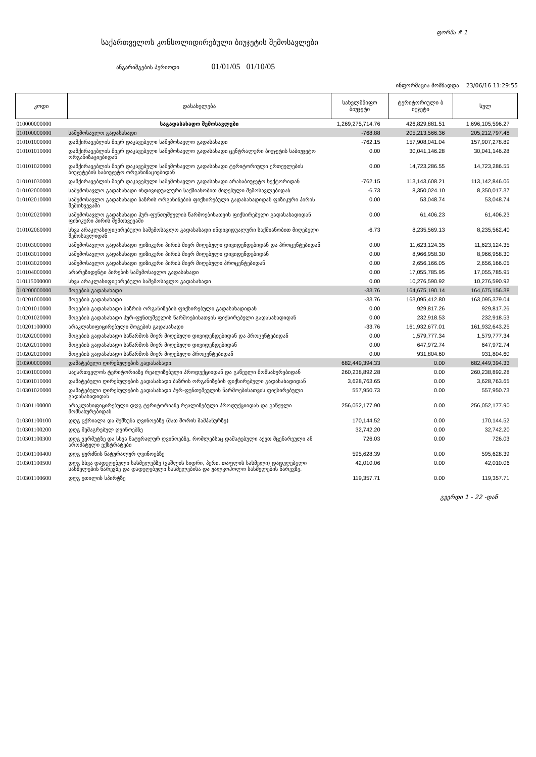ფორმა # 1
საქართველოს კონსოლიდირებული ბიუჯეტის შემოსავლები
ანგარიშგების პერიოდი 01/01/05 01/10/05
ინფორმაცია მომზადდა 23/06/16 11:29:55
| კოდი | დასახელება | სახელმწიფო ბიუჯეტი | ტერიტორიული ბ იუჯეტი | სულ |
| --- | --- | --- | --- | --- |
| 010000000000 | საგადასახადო შემოსავლები | 1,269,275,714.76 | 426,829,881.51 | 1,696,105,596.27 |
| 010100000000 | საშემოსავლო გადასახადი | -768.88 | 205,213,566.36 | 205,212,797.48 |
| 010101000000 | დამქირავებლის მიერ დაკავებული საშემოსავლო გადასახადი | -762.15 | 157,908,041.04 | 157,907,278.89 |
| 010101010000 | დამქირავებლის მიერ დაკავებული საშემოსავლო გადასახადი ცენტრალური ბიუჯეტის საბიუჯეტო ორგანიზაციებიდან | 0.00 | 30,041,146.28 | 30,041,146.28 |
| 010101020000 | დამქირავებლის მიერ დაკავებული საშემოსავლო გადასახადი ტერიტორიული ერთეულების ბიუჯეტების საბიუჯეტო ორგანიზაციებიდან | 0.00 | 14,723,286.55 | 14,723,286.55 |
| 010101030000 | დამქირავებლის მიერ დაკავებული საშემოსავლო გადასახადი არასაბიუჯეტო სექტორიდან | -762.15 | 113,143,608.21 | 113,142,846.06 |
| 010102000000 | საშემოსავლო გადასახადი ინდივიდუალური საქმიანობით მიღებული შემოსავლებიდან | -6.73 | 8,350,024.10 | 8,350,017.37 |
| 010102010000 | საშემოსავლო გადასახადი ბაზრის ორგანიზების ფიქსირებული გადასახადიდან ფიზიკური პირის შემთხვევაში | 0.00 | 53,048.74 | 53,048.74 |
| 010102020000 | საშემოსავლო გადასახადი პურ-ფუნთუშეულის წარმოებისათვის ფიქსირებული გადასახადიდან ფიზიკური პირის შემთხვევაში | 0.00 | 61,406.23 | 61,406.23 |
| 010102060000 | სხვა არაკლასიფიცირებული საშემოსავლო გადასახადი ინდივიდუალური საქმიანობით მიღებული შემოსავლიდან | -6.73 | 8,235,569.13 | 8,235,562.40 |
| 010103000000 | საშემოსავლო გადასახადი ფიზიკური პირის მიერ მიღებული დივიდენდებიდან და პროცენტებიდან | 0.00 | 11,623,124.35 | 11,623,124.35 |
| 010103010000 | საშემოსავლო გადასახადი ფიზიკური პირის მიერ მიღებული დივიდენდებიდან | 0.00 | 8,966,958.30 | 8,966,958.30 |
| 010103020000 | საშემოსავლო გადასახადი ფიზიკური პირის მიერ მიღებული პროცენტებიდან | 0.00 | 2,656,166.05 | 2,656,166.05 |
| 010104000000 | არარეზიდენტი პირების საშემოსავლო გადასახადი | 0.00 | 17,055,785.95 | 17,055,785.95 |
| 010115000000 | სხვა არაკლასიფიცირებული საშემოსავლო გადასახადი | 0.00 | 10,276,590.92 | 10,276,590.92 |
| 010200000000 | მოგების გადასახადი | -33.76 | 164,675,190.14 | 164,675,156.38 |
| 010201000000 | მოგების გადასახადი | -33.76 | 163,095,412.80 | 163,095,379.04 |
| 010201010000 | მოგების გადასახადი ბაზრის ორგანიზების ფიქსირებული გადასახადიდან | 0.00 | 929,817.26 | 929,817.26 |
| 010201020000 | მოგების გადასახადი პურ-ფუნთუშეულის წარმოებისათვის ფიქსირებული გადასახადიდან | 0.00 | 232,918.53 | 232,918.53 |
| 010201100000 | არაკლასიფიცირებული მოგების გადასახადი | -33.76 | 161,932,677.01 | 161,932,643.25 |
| 010202000000 | მოგების გადასახადი საწარმოს მიერ მიღებული დივიდენდებიდან და პროცენტებიდან | 0.00 | 1,579,777.34 | 1,579,777.34 |
| 010202010000 | მოგების გადასახადი საწარმოს მიერ მიღებული დივიდენდებიდან | 0.00 | 647,972.74 | 647,972.74 |
| 010202020000 | მოგების გადასახადი საწარმოს მიერ მიღებული პროცენტებიდან | 0.00 | 931,804.60 | 931,804.60 |
| 010300000000 | დამატებული ღირებულების გადასახადი | 682,449,394.33 | 0.00 | 682,449,394.33 |
| 010301000000 | საქართველოს ტერიტორიაზე რეალიზებული პროდუქციიდან და გაწეული მომსახურებიდან | 260,238,892.28 | 0.00 | 260,238,892.28 |
| 010301010000 | დამატებული ღირებულების გადასახადი ბაზრის ორგანიზების ფიქსირებული გადასახადიდან | 3,628,763.65 | 0.00 | 3,628,763.65 |
| 010301020000 | დამატებული ღირებულების გადასახადი პურ-ფუნთუშეულის წარმოებისათვის ფიქსირებული გადასახადიდან | 557,950.73 | 0.00 | 557,950.73 |
| 010301100000 | არაკლასიფიცირებული დღგ ტერიტორიაზე რეალიზებული პროდუქციიდან და გაწეული მომსახურებიდან | 256,052,177.90 | 0.00 | 256,052,177.90 |
| 010301100100 | დღგ ცქრიალა და შუშხუნა ღვინოებზე (მათ შორის შამპანურზე) | 170,144.52 | 0.00 | 170,144.52 |
| 010301100200 | დღგ შემაგრებულ ღვინოებზე | 32,742.20 | 0.00 | 32,742.20 |
| 010301100300 | დღგ ვერმუტზე და სხვა ნატურალურ ღვინოებზე, რომლებსაც დამატებული აქვთ მცენარეული ან არომატული ექსტრატები | 726.03 | 0.00 | 726.03 |
| 010301100400 | დღგ ყურძნის ნატურალურ ღვინოებზე | 595,628.39 | 0.00 | 595,628.39 |
| 010301100500 | დღგ სხვა დადუღებული სასმელებზე (ვაშლის სიდრი, პერი, თაფლის სასმელი) დადუღებული სასმელების ნარევზე და დადუღებული სასმელებისა და უალკოჰოლო სასმელების ნარევზე. | 42,010.06 | 0.00 | 42,010.06 |
| 010301100600 | დღგ ეთილის სპირტზე | 119,357.71 | 0.00 | 119,357.71 |
გვერდი 1 - 22 -დან